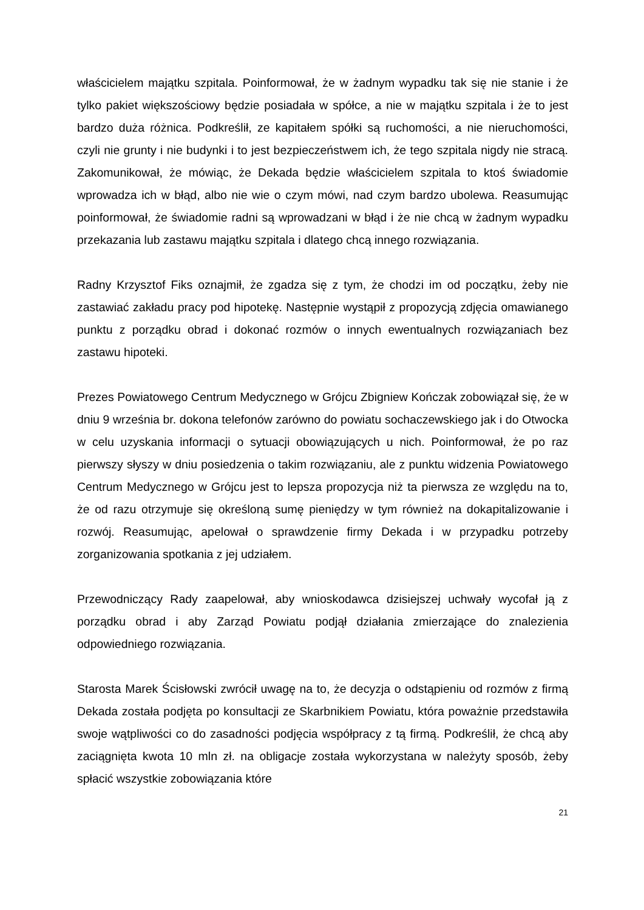właścicielem majątku szpitala. Poinformował, że w żadnym wypadku tak się nie stanie i że tylko pakiet większościowy będzie posiadała w spółce, a nie w majątku szpitala i że to jest bardzo duża różnica. Podkreślił, ze kapitałem spółki są ruchomości, a nie nieruchomości, czyli nie grunty i nie budynki i to jest bezpieczeństwem ich, że tego szpitala nigdy nie stracą. Zakomunikował, że mówiąc, że Dekada będzie właścicielem szpitala to ktoś świadomie wprowadza ich w błąd, albo nie wie o czym mówi, nad czym bardzo ubolewa. Reasumując poinformował, że świadomie radni są wprowadzani w błąd i że nie chcą w żadnym wypadku przekazania lub zastawu majątku szpitala i dlatego chcą innego rozwiązania.
Radny Krzysztof Fiks oznajmił, że zgadza się z tym, że chodzi im od początku, żeby nie zastawiać zakładu pracy pod hipotekę. Następnie wystąpił z propozycją zdjęcia omawianego punktu z porządku obrad i dokonać rozmów o innych ewentualnych rozwiązaniach bez zastawu hipoteki.
Prezes Powiatowego Centrum Medycznego w Grójcu Zbigniew Kończak zobowiązał się, że w dniu 9 września br. dokona telefonów zarówno do powiatu sochaczewskiego jak i do Otwocka w celu uzyskania informacji o sytuacji obowiązujących u nich. Poinformował, że po raz pierwszy słyszy w dniu posiedzenia o takim rozwiązaniu, ale z punktu widzenia Powiatowego Centrum Medycznego w Grójcu jest to lepsza propozycja niż ta pierwsza ze względu na to, że od razu otrzymuje się określoną sumę pieniędzy w tym również na dokapitalizowanie i rozwój. Reasumując, apelował o sprawdzenie firmy Dekada i w przypadku potrzeby zorganizowania spotkania z jej udziałem.
Przewodniczący Rady zaapelował, aby wnioskodawca dzisiejszej uchwały wycofał ją z porządku obrad i aby Zarząd Powiatu podjął działania zmierzające do znalezienia odpowiedniego rozwiązania.
Starosta Marek Ścisłowski zwrócił uwagę na to, że decyzja o odstąpieniu od rozmów z firmą Dekada została podjęta po konsultacji ze Skarbnikiem Powiatu, która poważnie przedstawiła swoje wątpliwości co do zasadności podjęcia współpracy z tą firmą. Podkreślił, że chcą aby zaciągnięta kwota 10 mln zł. na obligacje została wykorzystana w należyty sposób, żeby spłacić wszystkie zobowiązania które
21